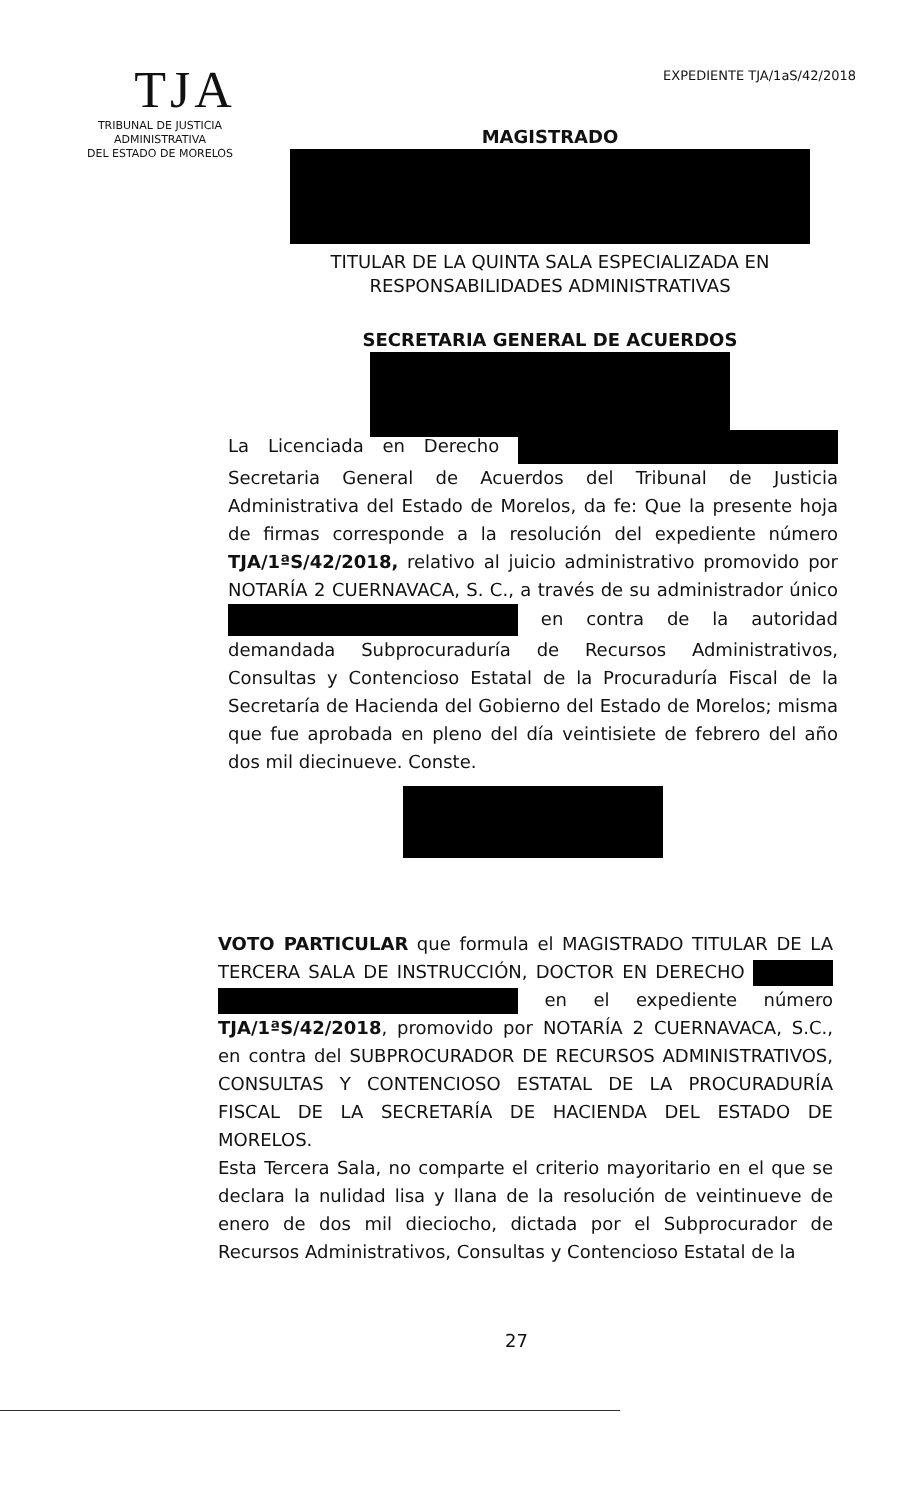TJA
TRIBUNAL DE JUSTICIA ADMINISTRATIVA
DEL ESTADO DE MORELOS
EXPEDIENTE TJA/1aS/42/2018
MAGISTRADO
TITULAR DE LA QUINTA SALA ESPECIALIZADA EN RESPONSABILIDADES ADMINISTRATIVAS
SECRETARIA GENERAL DE ACUERDOS
La Licenciada en Derecho Secretaria General de Acuerdos del Tribunal de Justicia Administrativa del Estado de Morelos, da fe: Que la presente hoja de firmas corresponde a la resolución del expediente número TJA/1ªS/42/2018, relativo al juicio administrativo promovido por NOTARÍA 2 CUERNAVACA, S. C., a través de su administrador único en contra de la autoridad demandada Subprocuraduría de Recursos Administrativos, Consultas y Contencioso Estatal de la Procuraduría Fiscal de la Secretaría de Hacienda del Gobierno del Estado de Morelos; misma que fue aprobada en pleno del día veintisiete de febrero del año dos mil diecinueve. Conste.
VOTO PARTICULAR que formula el MAGISTRADO TITULAR DE LA TERCERA SALA DE INSTRUCCIÓN, DOCTOR EN DERECHO en el expediente número TJA/1ªS/42/2018, promovido por NOTARÍA 2 CUERNAVACA, S.C., en contra del SUBPROCURADOR DE RECURSOS ADMINISTRATIVOS, CONSULTAS Y CONTENCIOSO ESTATAL DE LA PROCURADURÍA FISCAL DE LA SECRETARÍA DE HACIENDA DEL ESTADO DE MORELOS.
Esta Tercera Sala, no comparte el criterio mayoritario en el que se declara la nulidad lisa y llana de la resolución de veintinueve de enero de dos mil dieciocho, dictada por el Subprocurador de Recursos Administrativos, Consultas y Contencioso Estatal de la
27